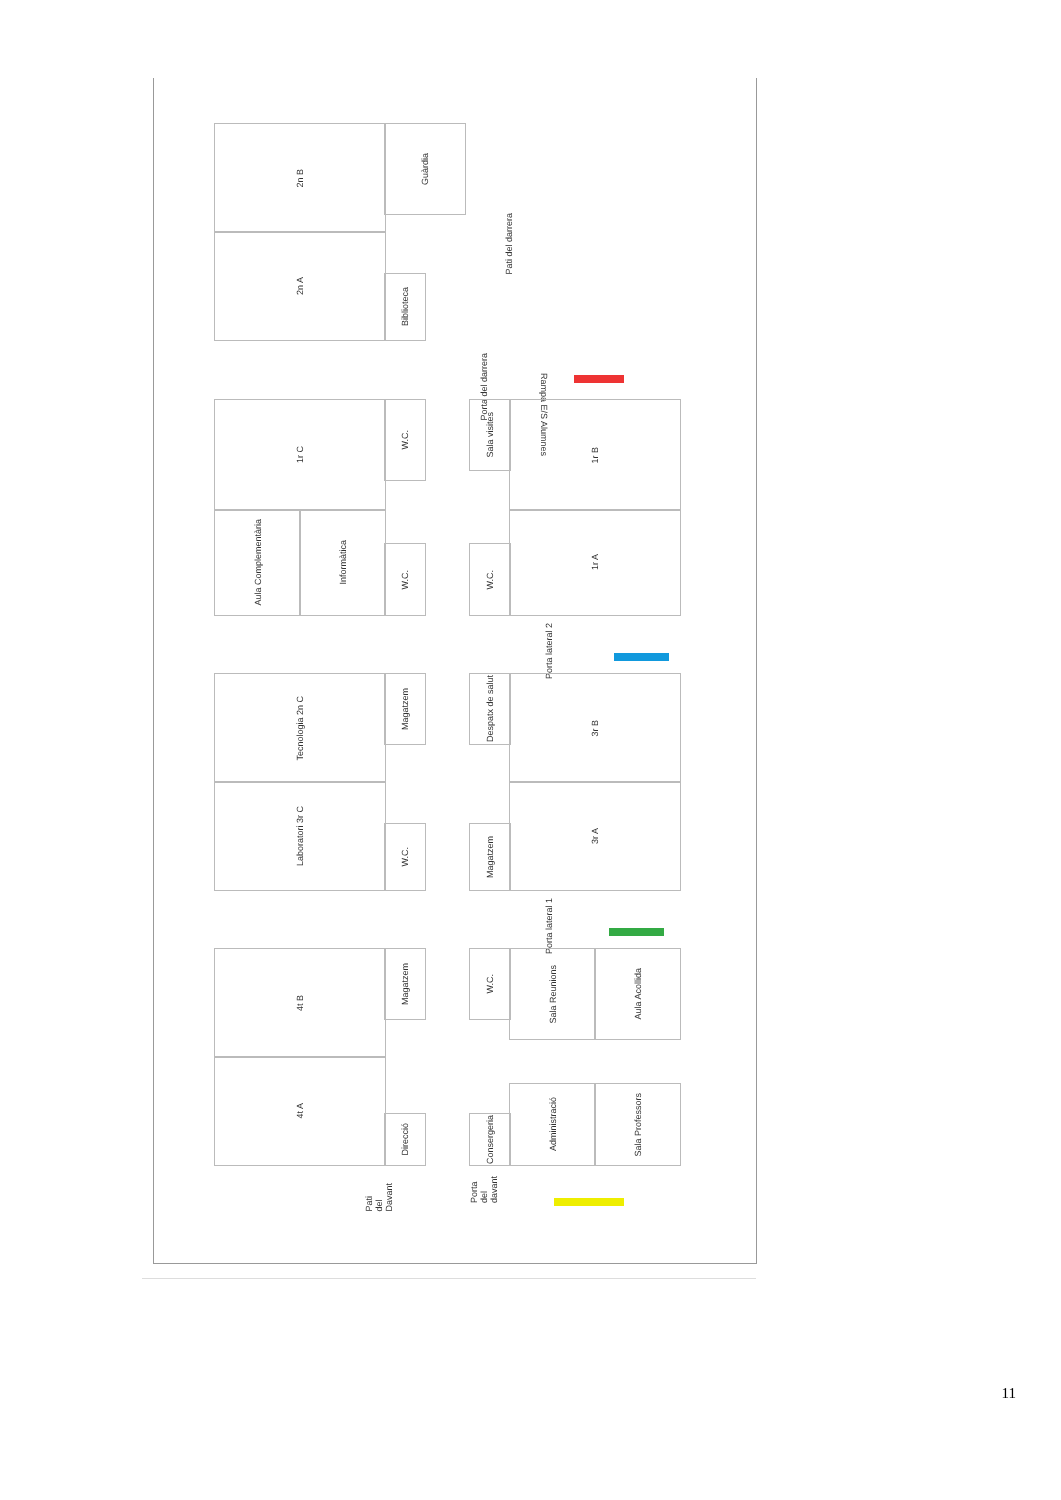2n B
2n A
Guàrdia
Biblioteca
Pati del darrera
Rampa E/S Alumnes
Porta del darrera
1r C
Aula Complementària
Informàtica
W.C.
W.C.
Sala visites
W.C.
1r B
1r A
Porta lateral 2
Tecnologia 2n C
Laboratori 3r C
Magatzem
W.C.
Despatx de salut
Magatzem
3r B
3r A
Porta lateral 1
4t B
4t A
Magatzem
Direcció
W.C.
Consergeria
Sala Reunions Aula Acollida
Administració Sala Professors
Pati del Davant
Porta del davant
11